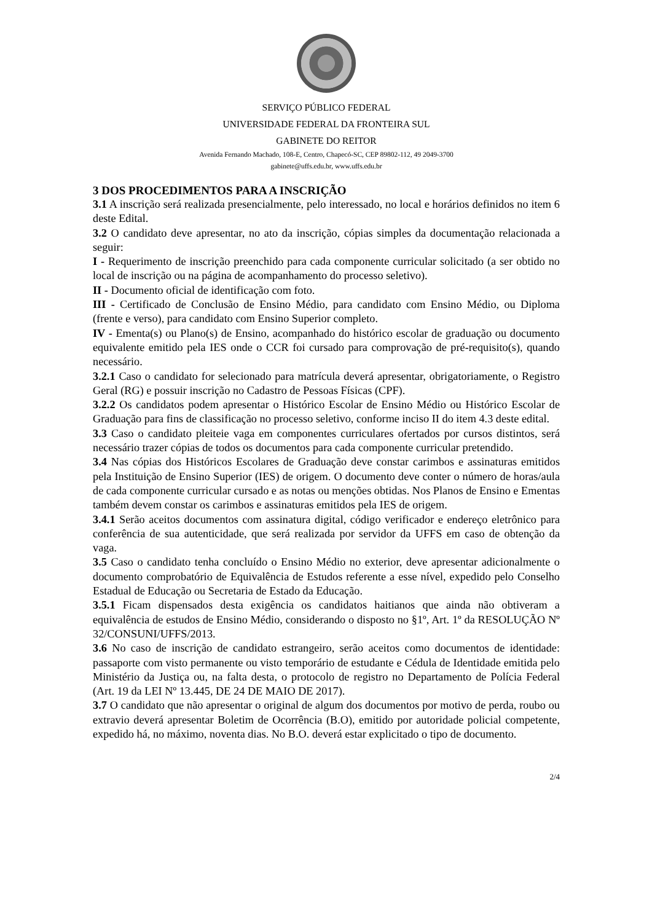SERVIÇO PÚBLICO FEDERAL
UNIVERSIDADE FEDERAL DA FRONTEIRA SUL
GABINETE DO REITOR
Avenida Fernando Machado, 108-E, Centro, Chapecó-SC, CEP 89802-112, 49 2049-3700
gabinete@uffs.edu.br, www.uffs.edu.br
3 DOS PROCEDIMENTOS PARA A INSCRIÇÃO
3.1 A inscrição será realizada presencialmente, pelo interessado, no local e horários definidos no item 6 deste Edital.
3.2 O candidato deve apresentar, no ato da inscrição, cópias simples da documentação relacionada a seguir:
I - Requerimento de inscrição preenchido para cada componente curricular solicitado (a ser obtido no local de inscrição ou na página de acompanhamento do processo seletivo).
II - Documento oficial de identificação com foto.
III - Certificado de Conclusão de Ensino Médio, para candidato com Ensino Médio, ou Diploma (frente e verso), para candidato com Ensino Superior completo.
IV - Ementa(s) ou Plano(s) de Ensino, acompanhado do histórico escolar de graduação ou documento equivalente emitido pela IES onde o CCR foi cursado para comprovação de pré-requisito(s), quando necessário.
3.2.1 Caso o candidato for selecionado para matrícula deverá apresentar, obrigatoriamente, o Registro Geral (RG) e possuir inscrição no Cadastro de Pessoas Físicas (CPF).
3.2.2 Os candidatos podem apresentar o Histórico Escolar de Ensino Médio ou Histórico Escolar de Graduação para fins de classificação no processo seletivo, conforme inciso II do item 4.3 deste edital.
3.3 Caso o candidato pleiteie vaga em componentes curriculares ofertados por cursos distintos, será necessário trazer cópias de todos os documentos para cada componente curricular pretendido.
3.4 Nas cópias dos Históricos Escolares de Graduação deve constar carimbos e assinaturas emitidos pela Instituição de Ensino Superior (IES) de origem. O documento deve conter o número de horas/aula de cada componente curricular cursado e as notas ou menções obtidas. Nos Planos de Ensino e Ementas também devem constar os carimbos e assinaturas emitidos pela IES de origem.
3.4.1 Serão aceitos documentos com assinatura digital, código verificador e endereço eletrônico para conferência de sua autenticidade, que será realizada por servidor da UFFS em caso de obtenção da vaga.
3.5 Caso o candidato tenha concluído o Ensino Médio no exterior, deve apresentar adicionalmente o documento comprobatório de Equivalência de Estudos referente a esse nível, expedido pelo Conselho Estadual de Educação ou Secretaria de Estado da Educação.
3.5.1 Ficam dispensados desta exigência os candidatos haitianos que ainda não obtiveram a equivalência de estudos de Ensino Médio, considerando o disposto no §1º, Art. 1º da RESOLUÇÃO Nº 32/CONSUNI/UFFS/2013.
3.6 No caso de inscrição de candidato estrangeiro, serão aceitos como documentos de identidade: passaporte com visto permanente ou visto temporário de estudante e Cédula de Identidade emitida pelo Ministério da Justiça ou, na falta desta, o protocolo de registro no Departamento de Polícia Federal (Art. 19 da LEI Nº 13.445, DE 24 DE MAIO DE 2017).
3.7 O candidato que não apresentar o original de algum dos documentos por motivo de perda, roubo ou extravio deverá apresentar Boletim de Ocorrência (B.O), emitido por autoridade policial competente, expedido há, no máximo, noventa dias. No B.O. deverá estar explicitado o tipo de documento.
2/4